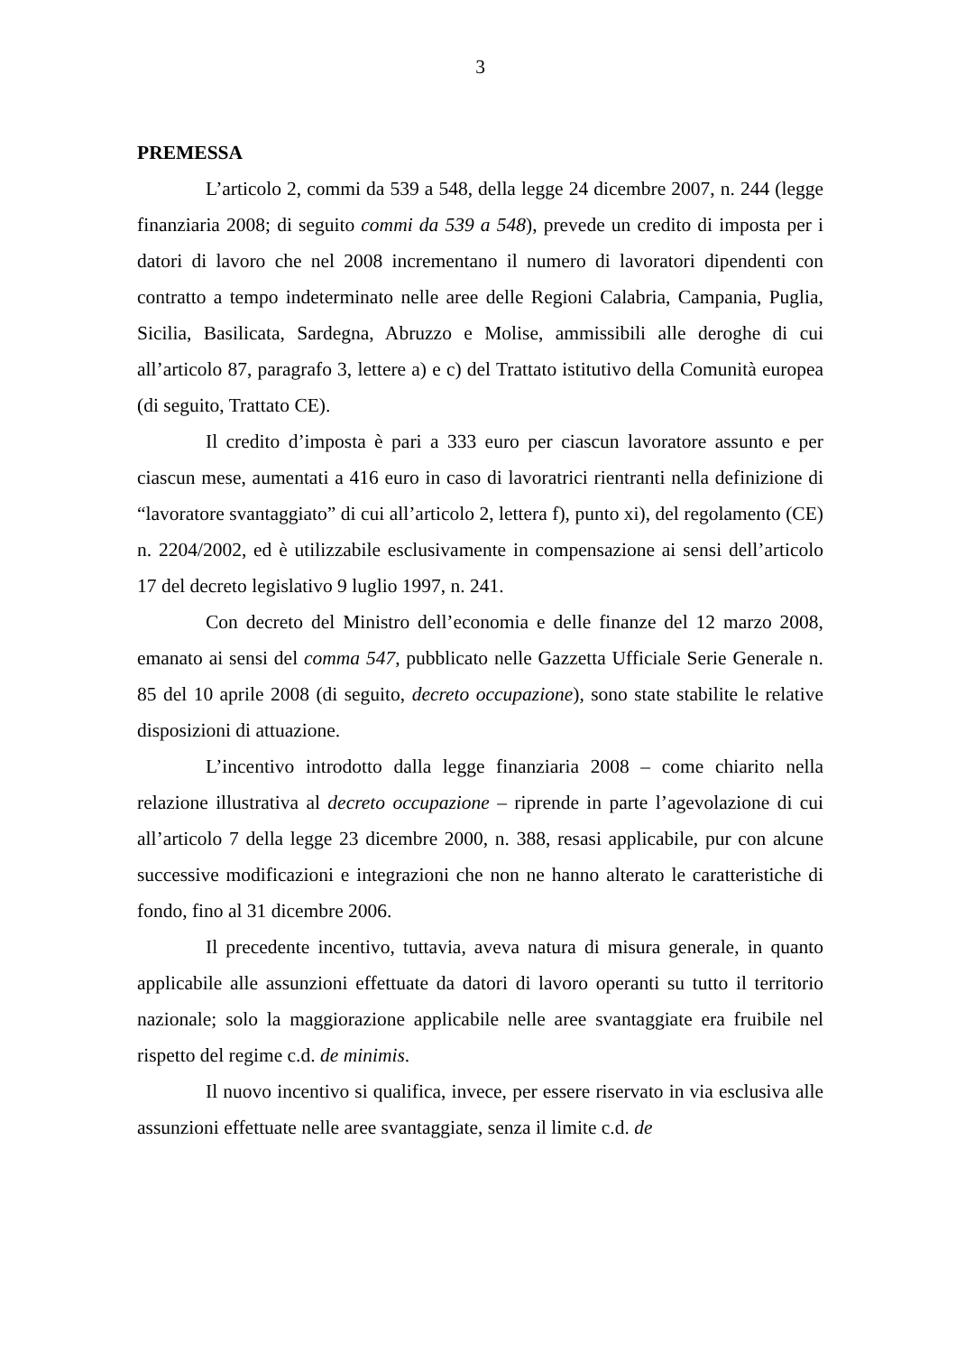3
PREMESSA
L’articolo 2, commi da 539 a 548, della legge 24 dicembre 2007, n. 244 (legge finanziaria 2008; di seguito commi da 539 a 548), prevede un credito di imposta per i datori di lavoro che nel 2008 incrementano il numero di lavoratori dipendenti con contratto a tempo indeterminato nelle aree delle Regioni Calabria, Campania, Puglia, Sicilia, Basilicata, Sardegna, Abruzzo e Molise, ammissibili alle deroghe di cui all’articolo 87, paragrafo 3, lettere a) e c) del Trattato istitutivo della Comunità europea (di seguito, Trattato CE).
Il credito d’imposta è pari a 333 euro per ciascun lavoratore assunto e per ciascun mese, aumentati a 416 euro in caso di lavoratrici rientranti nella definizione di “lavoratore svantaggiato” di cui all’articolo 2, lettera f), punto xi), del regolamento (CE) n. 2204/2002, ed è utilizzabile esclusivamente in compensazione ai sensi dell’articolo 17 del decreto legislativo 9 luglio 1997, n. 241.
Con decreto del Ministro dell’economia e delle finanze del 12 marzo 2008, emanato ai sensi del comma 547, pubblicato nelle Gazzetta Ufficiale Serie Generale n. 85 del 10 aprile 2008 (di seguito, decreto occupazione), sono state stabilite le relative disposizioni di attuazione.
L’incentivo introdotto dalla legge finanziaria 2008 – come chiarito nella relazione illustrativa al decreto occupazione – riprende in parte l’agevolazione di cui all’articolo 7 della legge 23 dicembre 2000, n. 388, resasi applicabile, pur con alcune successive modificazioni e integrazioni che non ne hanno alterato le caratteristiche di fondo, fino al 31 dicembre 2006.
Il precedente incentivo, tuttavia, aveva natura di misura generale, in quanto applicabile alle assunzioni effettuate da datori di lavoro operanti su tutto il territorio nazionale; solo la maggiorazione applicabile nelle aree svantaggiate era fruibile nel rispetto del regime c.d. de minimis.
Il nuovo incentivo si qualifica, invece, per essere riservato in via esclusiva alle assunzioni effettuate nelle aree svantaggiate, senza il limite c.d. de